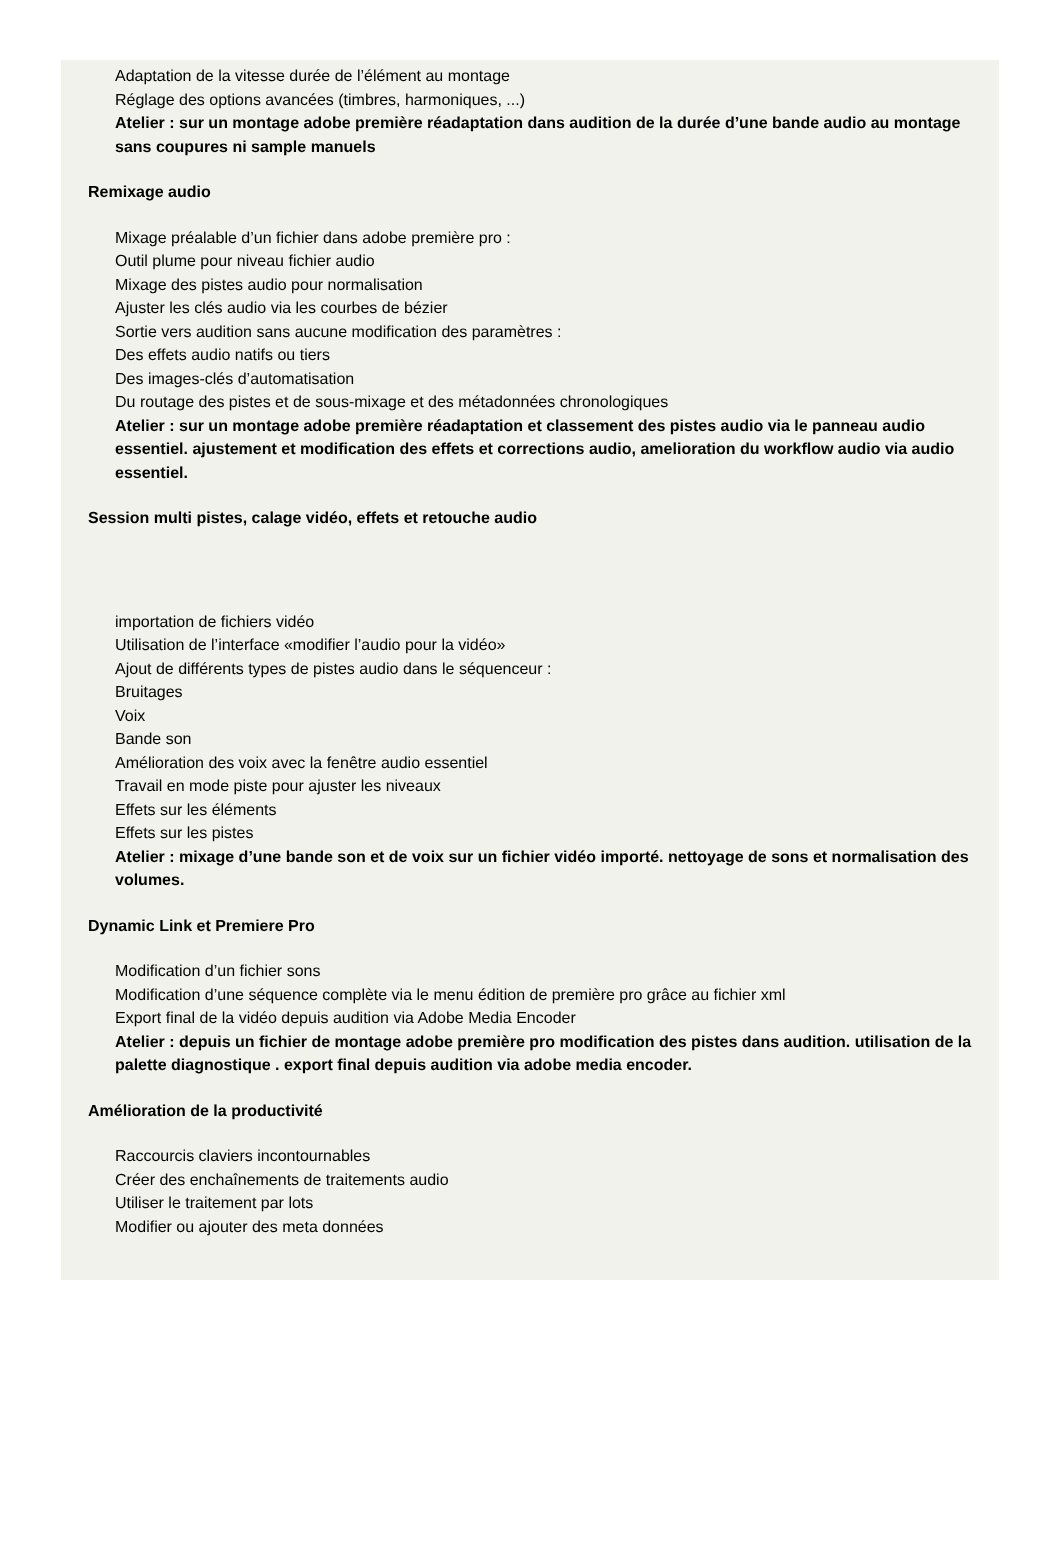Adaptation de la vitesse durée de l’élément au montage
Réglage des options avancées (timbres, harmoniques, ...)
Atelier : sur un montage adobe première réadaptation dans audition de la durée d’une bande audio au montage sans coupures ni sample manuels
Remixage audio
Mixage préalable d’un fichier dans adobe première pro :
Outil plume pour niveau fichier audio
Mixage des pistes audio pour normalisation
Ajuster les clés audio via les courbes de bézier
Sortie vers audition sans aucune modification des paramètres :
Des effets audio natifs ou tiers
Des images-clés d’automatisation
Du routage des pistes et de sous-mixage et des métadonnées chronologiques
Atelier : sur un montage adobe première réadaptation et classement des pistes audio via le panneau audio essentiel. ajustement et modification des effets et corrections audio, amelioration du workflow audio via audio essentiel.
Session multi pistes, calage vidéo, effets et retouche audio
importation de fichiers vidéo
Utilisation de l’interface «modifier l’audio pour la vidéo»
Ajout de différents types de pistes audio dans le séquenceur :
Bruitages
Voix
Bande son
Amélioration des voix avec la fenêtre audio essentiel
Travail en mode piste pour ajuster les niveaux
Effets sur les éléments
Effets sur les pistes
Atelier : mixage d’une bande son et de voix sur un fichier vidéo importé. nettoyage de sons et normalisation des volumes.
Dynamic Link et Premiere Pro
Modification d’un fichier sons
Modification d’une séquence complète via le menu édition de première pro grâce au fichier xml
Export final de la vidéo depuis audition via Adobe Media Encoder
Atelier : depuis un fichier de montage adobe première pro modification des pistes dans audition. utilisation de la palette diagnostique . export final depuis audition via adobe media encoder.
Amélioration de la productivité
Raccourcis claviers incontournables
Créer des enchaînements de traitements audio
Utiliser le traitement par lots
Modifier ou ajouter des meta données